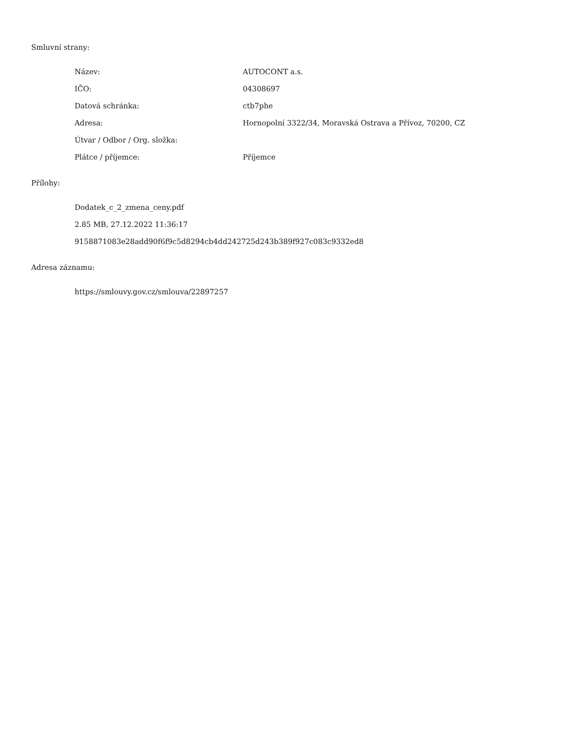Smluvní strany:
Název: AUTOCONT a.s.
IČO: 04308697
Datová schránka: ctb7phe
Adresa: Hornopolní 3322/34, Moravská Ostrava a Přívoz, 70200, CZ
Útvar / Odbor / Org. složka:
Plátce / příjemce: Příjemce
Přílohy:
Dodatek_c_2_zmena_ceny.pdf
2.85 MB, 27.12.2022 11:36:17
9158871083e28add90f6f9c5d8294cb4dd242725d243b389f927c083c9332ed8
Adresa záznamu:
https://smlouvy.gov.cz/smlouva/22897257